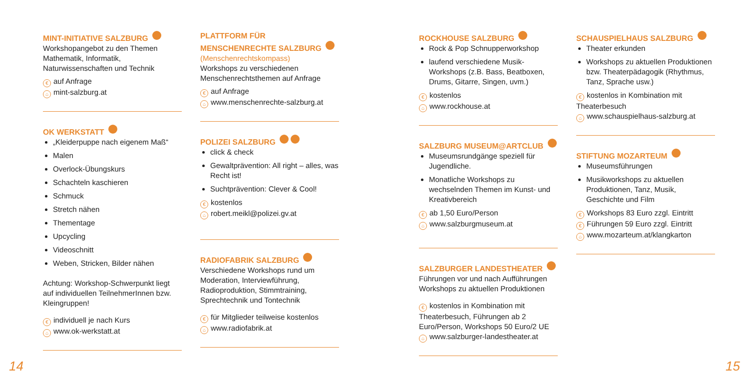MINT-INITIATIVE SALZBURG
Workshopangebot zu den Themen Mathematik, Informatik, Naturwissenschaften und Technik
€ auf Anfrage
⌂ mint-salzburg.at
OK WERKSTATT
„Kleiderpuppe nach eigenem Maß“
Malen
Overlock-Übungskurs
Schachteln kaschieren
Schmuck
Stretch nähen
Thementage
Upcycling
Videoschnitt
Weben, Stricken, Bilder nähen
Achtung: Workshop-Schwerpunkt liegt auf individuellen TeilnehmerInnen bzw. Kleingruppen!
€ individuell je nach Kurs
⌂ www.ok-werkstatt.at
PLATTFORM FÜR MENSCHENRECHTE SALZBURG
(Menschenrechtskompass)
Workshops zu verschiedenen Menschenrechtsthemen auf Anfrage
€ auf Anfrage
⌂ www.menschenrechte-salzburg.at
POLIZEI SALZBURG
click & check
Gewaltprävention: All right – alles, was Recht ist!
Suchtprävention: Clever & Cool!
€ kostenlos
⌂ robert.meikl@polizei.gv.at
RADIOFABRIK SALZBURG
Verschiedene Workshops rund um Moderation, Interviewführung, Radioproduktion, Stimmtraining, Sprechtechnik und Tontechnik
€ für Mitglieder teilweise kostenlos
⌂ www.radiofabrik.at
ROCKHOUSE SALZBURG
Rock & Pop Schnupperworkshop
laufend verschiedene Musik-Workshops (z.B. Bass, Beatboxen, Drums, Gitarre, Singen, uvm.)
€ kostenlos
⌂ www.rockhouse.at
SALZBURG MUSEUM@ARTCLUB
Museumsrundgänge speziell für Jugendliche.
Monatliche Workshops zu wechselnden Themen im Kunst- und Kreativbereich
€ ab 1,50 Euro/Person
⌂ www.salzburgmuseum.at
SALZBURGER LANDESTHEATER
Führungen vor und nach Aufführungen
Workshops zu aktuellen Produktionen
€ kostenlos in Kombination mit Theaterbesuch, Führungen ab 2 Euro/Person, Workshops 50 Euro/2 UE
⌂ www.salzburger-landestheater.at
SCHAUSPIELHAUS SALZBURG
Theater erkunden
Workshops zu aktuellen Produktionen bzw. Theaterpädagogik (Rhythmus, Tanz, Sprache usw.)
€ kostenlos in Kombination mit Theaterbesuch
⌂ www.schauspielhaus-salzburg.at
STIFTUNG MOZARTEUM
Museumsführungen
Musikworkshops zu aktuellen Produktionen, Tanz, Musik, Geschichte und Film
€ Workshops 83 Euro zzgl. Eintritt
€ Führungen 59 Euro zzgl. Eintritt
⌂ www.mozarteum.at/klangkarton
14 15